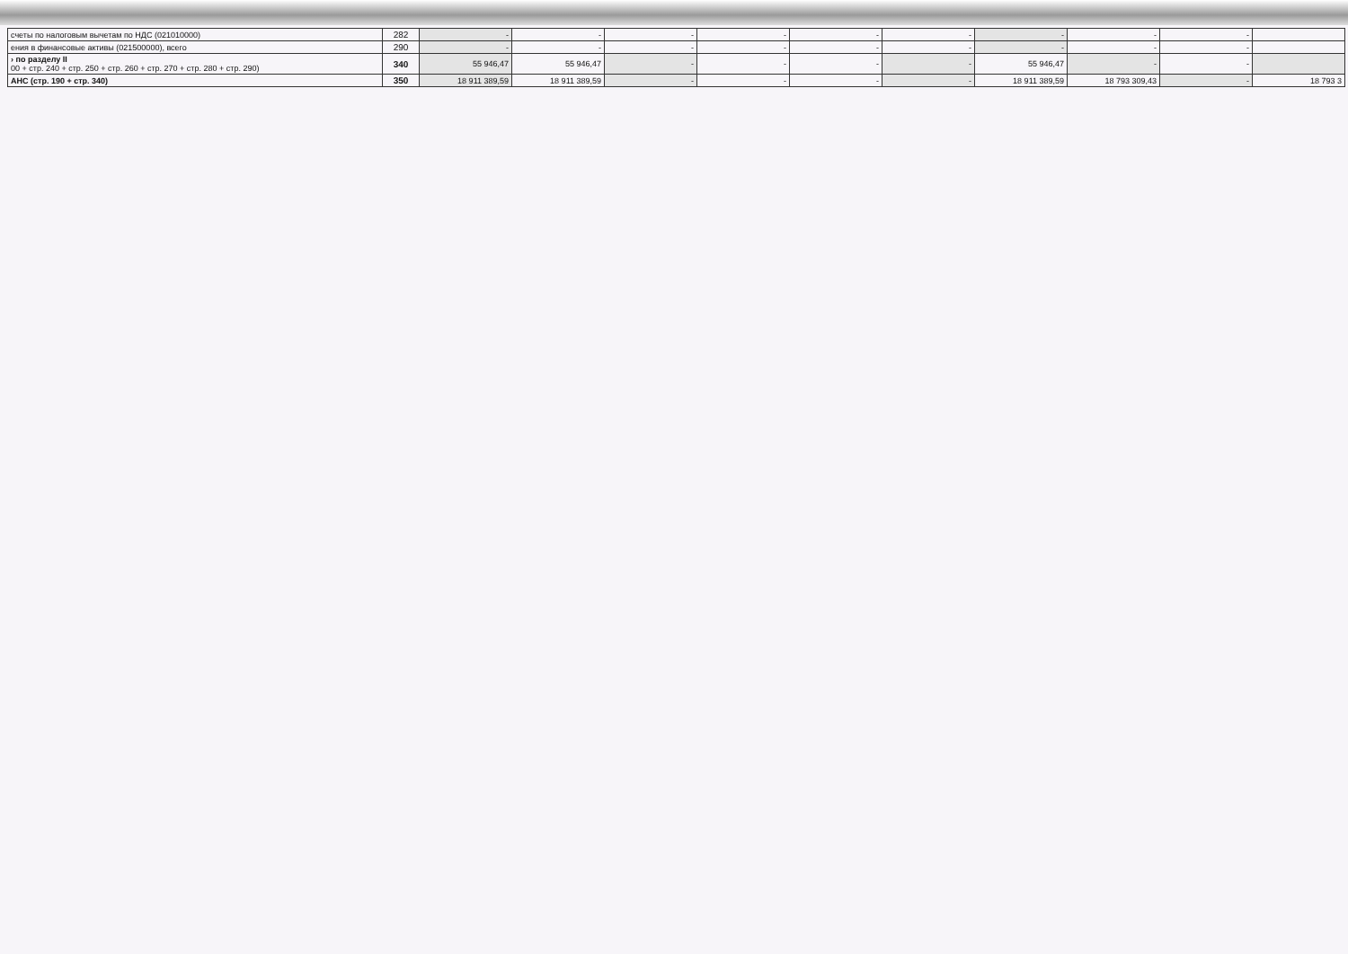| счеты по налоговым вычетам по НДС (021010000) | 282 | - | - | - | - | - | - | - | - | - | |
| ения в финансовые активы (021500000), всего | 290 | - | - | - | - | - | - | - | - | - | |
| › по разделу II 00 + стр. 240 + стр. 250 + стр. 260 + стр. 270 + стр. 280 + стр. 290) | 340 | 55 946,47 | 55 946,47 | - | - | - | - | 55 946,47 | - | - | |
| АНС (стр. 190 + стр. 340) | 350 | 18 911 389,59 | 18 911 389,59 | - | - | - | - | 18 911 389,59 | 18 793 309,43 | - | 18 793 3 |